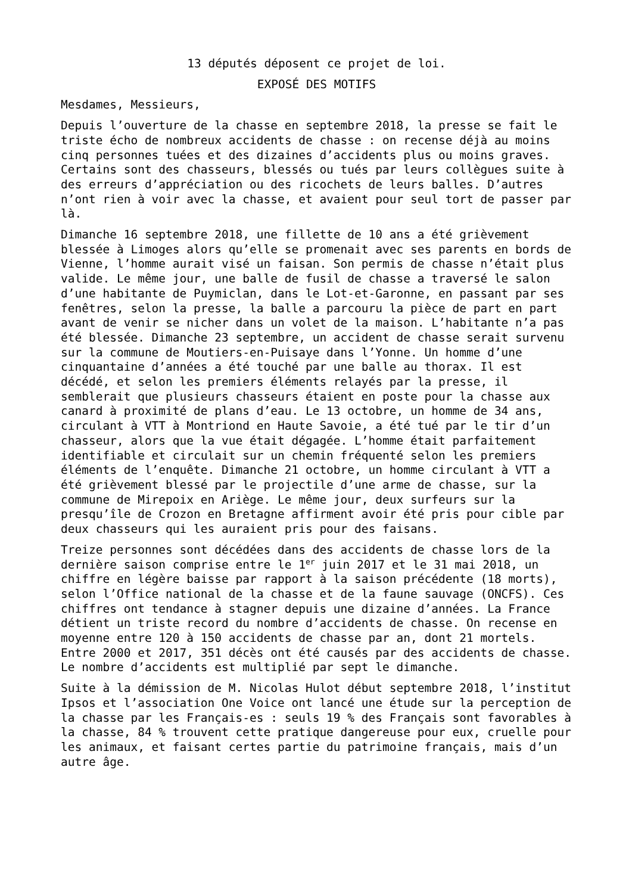13 députés déposent ce projet de loi.
EXPOSÉ DES MOTIFS
Mesdames, Messieurs,
Depuis l’ouverture de la chasse en septembre 2018, la presse se fait le triste écho de nombreux accidents de chasse : on recense déjà au moins cinq personnes tuées et des dizaines d’accidents plus ou moins graves. Certains sont des chasseurs, blessés ou tués par leurs collègues suite à des erreurs d’appréciation ou des ricochets de leurs balles. D’autres n’ont rien à voir avec la chasse, et avaient pour seul tort de passer par là.
Dimanche 16 septembre 2018, une fillette de 10 ans a été grièvement blessée à Limoges alors qu’elle se promenait avec ses parents en bords de Vienne, l’homme aurait visé un faisan. Son permis de chasse n’était plus valide. Le même jour, une balle de fusil de chasse a traversé le salon d’une habitante de Puymiclan, dans le Lot-et-Garonne, en passant par ses fenêtres, selon la presse, la balle a parcouru la pièce de part en part avant de venir se nicher dans un volet de la maison. L’habitante n’a pas été blessée. Dimanche 23 septembre, un accident de chasse serait survenu sur la commune de Moutiers-en-Puisaye dans l’Yonne. Un homme d’une cinquantaine d’années a été touché par une balle au thorax. Il est décédé, et selon les premiers éléments relayés par la presse, il semblerait que plusieurs chasseurs étaient en poste pour la chasse aux canard à proximité de plans d’eau. Le 13 octobre, un homme de 34 ans, circulant à VTT à Montriond en Haute Savoie, a été tué par le tir d’un chasseur, alors que la vue était dégagée. L’homme était parfaitement identifiable et circulait sur un chemin fréquenté selon les premiers éléments de l’enquête. Dimanche 21 octobre, un homme circulant à VTT a été grièvement blessé par le projectile d’une arme de chasse, sur la commune de Mirepoix en Ariège. Le même jour, deux surfeurs sur la presqu’île de Crozon en Bretagne affirment avoir été pris pour cible par deux chasseurs qui les auraient pris pour des faisans.
Treize personnes sont décédées dans des accidents de chasse lors de la dernière saison comprise entre le 1<sup>er</sup> juin 2017 et le 31 mai 2018, un chiffre en légère baisse par rapport à la saison précédente (18 morts), selon l’Office national de la chasse et de la faune sauvage (ONCFS). Ces chiffres ont tendance à stagner depuis une dizaine d’années. La France détient un triste record du nombre d’accidents de chasse. On recense en moyenne entre 120 à 150 accidents de chasse par an, dont 21 mortels. Entre 2000 et 2017, 351 décès ont été causés par des accidents de chasse. Le nombre d’accidents est multiplié par sept le dimanche.
Suite à la démission de M. Nicolas Hulot début septembre 2018, l’institut Ipsos et l’association One Voice ont lancé une étude sur la perception de la chasse par les Français-es : seuls 19 % des Français sont favorables à la chasse, 84 % trouvent cette pratique dangereuse pour eux, cruelle pour les animaux, et faisant certes partie du patrimoine français, mais d’un autre âge.